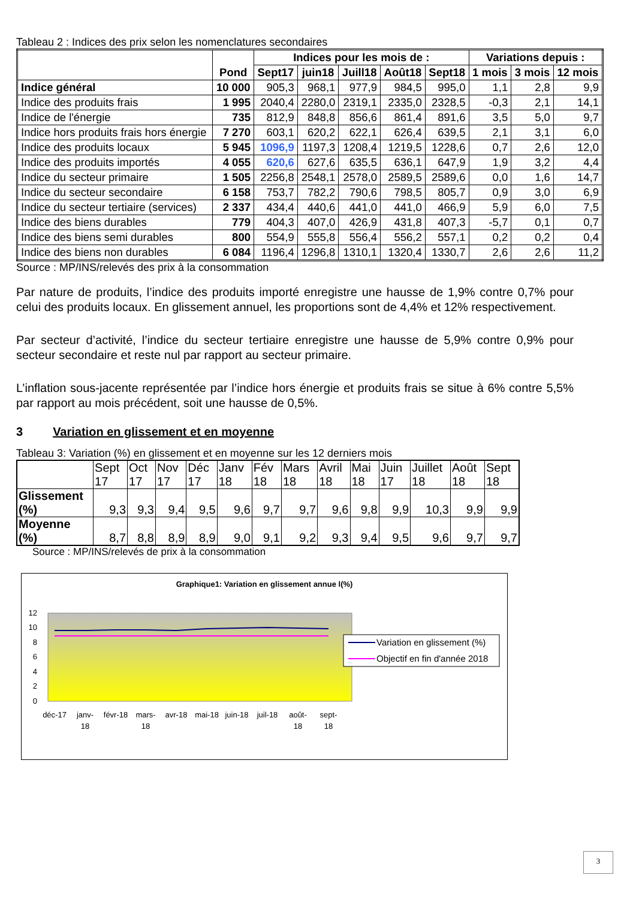Tableau 2 : Indices des prix selon les nomenclatures secondaires
| | Pond | Indices pour les mois de : | | | | | Variations depuis : | | |
| --- | --- | --- | --- | --- | --- | --- | --- | --- | --- |
| | | Sept17 | juin18 | Juill18 | Août18 | Sept18 | 1 mois | 3 mois | 12 mois |
| Indice général | 10 000 | 905,3 | 968,1 | 977,9 | 984,5 | 995,0 | 1,1 | 2,8 | 9,9 |
| Indice des produits frais | 1 995 | 2040,4 | 2280,0 | 2319,1 | 2335,0 | 2328,5 | -0,3 | 2,1 | 14,1 |
| Indice de l'énergie | 735 | 812,9 | 848,8 | 856,6 | 861,4 | 891,6 | 3,5 | 5,0 | 9,7 |
| Indice hors produits frais hors énergie | 7 270 | 603,1 | 620,2 | 622,1 | 626,4 | 639,5 | 2,1 | 3,1 | 6,0 |
| Indice des produits locaux | 5 945 | 1096,9 | 1197,3 | 1208,4 | 1219,5 | 1228,6 | 0,7 | 2,6 | 12,0 |
| Indice des produits importés | 4 055 | 620,6 | 627,6 | 635,5 | 636,1 | 647,9 | 1,9 | 3,2 | 4,4 |
| Indice du secteur primaire | 1 505 | 2256,8 | 2548,1 | 2578,0 | 2589,5 | 2589,6 | 0,0 | 1,6 | 14,7 |
| Indice du secteur secondaire | 6 158 | 753,7 | 782,2 | 790,6 | 798,5 | 805,7 | 0,9 | 3,0 | 6,9 |
| Indice du secteur tertiaire (services) | 2 337 | 434,4 | 440,6 | 441,0 | 441,0 | 466,9 | 5,9 | 6,0 | 7,5 |
| Indice des biens durables | 779 | 404,3 | 407,0 | 426,9 | 431,8 | 407,3 | -5,7 | 0,1 | 0,7 |
| Indice des biens semi durables | 800 | 554,9 | 555,8 | 556,4 | 556,2 | 557,1 | 0,2 | 0,2 | 0,4 |
| Indice des biens non durables | 6 084 | 1196,4 | 1296,8 | 1310,1 | 1320,4 | 1330,7 | 2,6 | 2,6 | 11,2 |
Source : MP/INS/relevés des prix à la consommation
Par nature de produits, l’indice des produits importé enregistre une hausse de 1,9% contre 0,7% pour celui des produits locaux. En glissement annuel, les proportions sont de 4,4% et 12% respectivement.
Par secteur d’activité, l’indice du secteur tertiaire enregistre une hausse de 5,9% contre 0,9% pour secteur secondaire et reste nul par rapport au secteur primaire.
L’inflation sous-jacente représentée par l’indice hors énergie et produits frais se situe à 6% contre 5,5% par rapport au mois précédent, soit une hausse de 0,5%.
3 Variation en glissement et en moyenne
Tableau 3: Variation (%) en glissement et en moyenne sur les 12 derniers mois
| | Sept 17 | Oct 17 | Nov 17 | Déc 17 | Janv 18 | Fév 18 | Mars 18 | Avril 18 | Mai 18 | Juin 17 | Juillet 18 | Août 18 | Sept 18 |
| --- | --- | --- | --- | --- | --- | --- | --- | --- | --- | --- | --- | --- | --- |
| Glissement (%) | 9,3 | 9,3 | 9,4 | 9,5 | 9,6 | 9,7 | 9,7 | 9,6 | 9,8 | 9,9 | 10,3 | 9,9 | 9,9 |
| Moyenne (%) | 8,7 | 8,8 | 8,9 | 8,9 | 9,0 | 9,1 | 9,2 | 9,3 | 9,4 | 9,5 | 9,6 | 9,7 | 9,7 |
Source : MP/INS/relevés de prix à la consommation
Graphique1: Variation en glissement annue l(%)
12
10
8
6
4
2
0
déc-17
janv-
18
févr-18
mars-
18
avr-18
mai-18
juin-18
juil-18
août-
18
sept-
18
Variation en glissement (%)
Objectif en fin d'année 2018
3